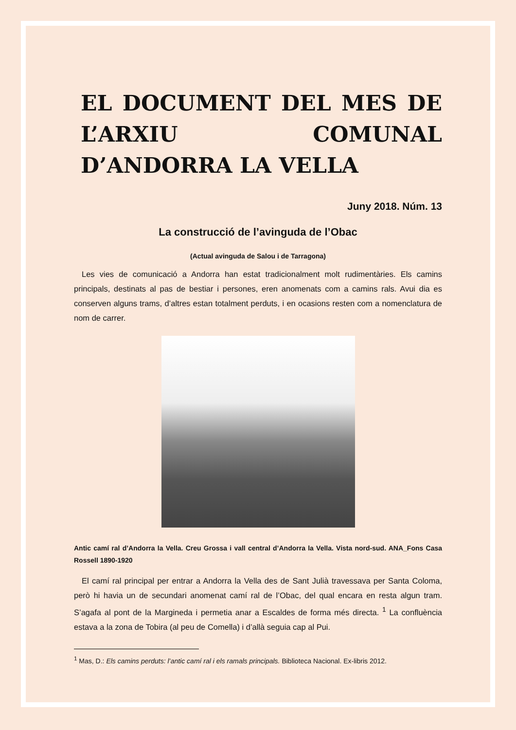EL DOCUMENT DEL MES DE L’ARXIU COMUNAL D’ANDORRA LA VELLA
Juny 2018. Núm. 13
La construcció de l’avinguda de l’Obac
(Actual avinguda de Salou i de Tarragona)
Les vies de comunicació a Andorra han estat tradicionalment molt rudimentàries. Els camins principals, destinats al pas de bestiar i persones, eren anomenats com a camins rals. Avui dia es conserven alguns trams, d’altres estan totalment perduts, i en ocasions resten com a nomenclatura de nom de carrer.
Antic camí ral d’Andorra la Vella. Creu Grossa i vall central d’Andorra la Vella. Vista nord-sud. ANA_Fons Casa Rossell 1890-1920
El camí ral principal per entrar a Andorra la Vella des de Sant Julià travessava per Santa Coloma, però hi havia un de secundari anomenat camí ral de l’Obac, del qual encara en resta algun tram. S’agafa al pont de la Margineda i permetia anar a Escaldes de forma més directa. <sup>1</sup> La confluència estava a la zona de Tobira (al peu de Comella) i d’allà seguia cap al Pui.
<sup>1</sup> Mas, D.: Els camins perduts: l’antic camí ral i els ramals principals. Biblioteca Nacional. Ex-libris 2012.